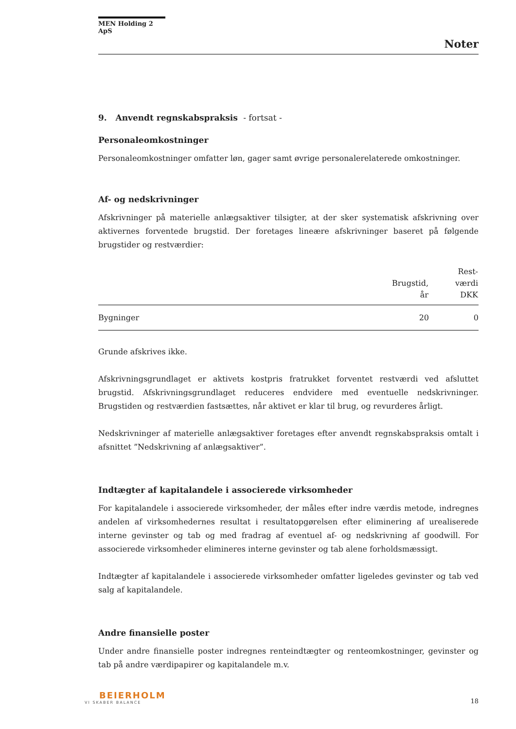MEN Holding 2 ApS
Noter
9. Anvendt regnskabspraksis - fortsat -
Personaleomkostninger
Personaleomkostninger omfatter løn, gager samt øvrige personalerelaterede omkostninger.
Af- og nedskrivninger
Afskrivninger på materielle anlægsaktiver tilsigter, at der sker systematisk afskrivning over aktivernes forventede brugstid. Der foretages lineære afskrivninger baseret på følgende brugstider og restværdier:
| | Brugstid, år | Rest- værdi DKK |
| --- | --- | --- |
| Bygninger | 20 | 0 |
Grunde afskrives ikke.
Afskrivningsgrundlaget er aktivets kostpris fratrukket forventet restværdi ved afsluttet brugstid. Afskrivningsgrundlaget reduceres endvidere med eventuelle nedskrivninger. Brugstiden og restværdien fastsættes, når aktivet er klar til brug, og revurderes årligt.
Nedskrivninger af materielle anlægsaktiver foretages efter anvendt regnskabspraksis omtalt i afsnittet ”Nedskrivning af anlægsaktiver”.
Indtægter af kapitalandele i associerede virksomheder
For kapitalandele i associerede virksomheder, der måles efter indre værdis metode, indregnes andelen af virksomhedernes resultat i resultatopgørelsen efter eliminering af urealiserede interne gevinster og tab og med fradrag af eventuel af- og nedskrivning af goodwill. For associerede virksomheder elimineres interne gevinster og tab alene forholdsmæssigt.
Indtægter af kapitalandele i associerede virksomheder omfatter ligeledes gevinster og tab ved salg af kapitalandele.
Andre finansielle poster
Under andre finansielle poster indregnes renteindtægter og renteomkostninger, gevinster og tab på andre værdipapirer og kapitalandele m.v.
BEIERHOLM
VI SKABER BALANCE
18